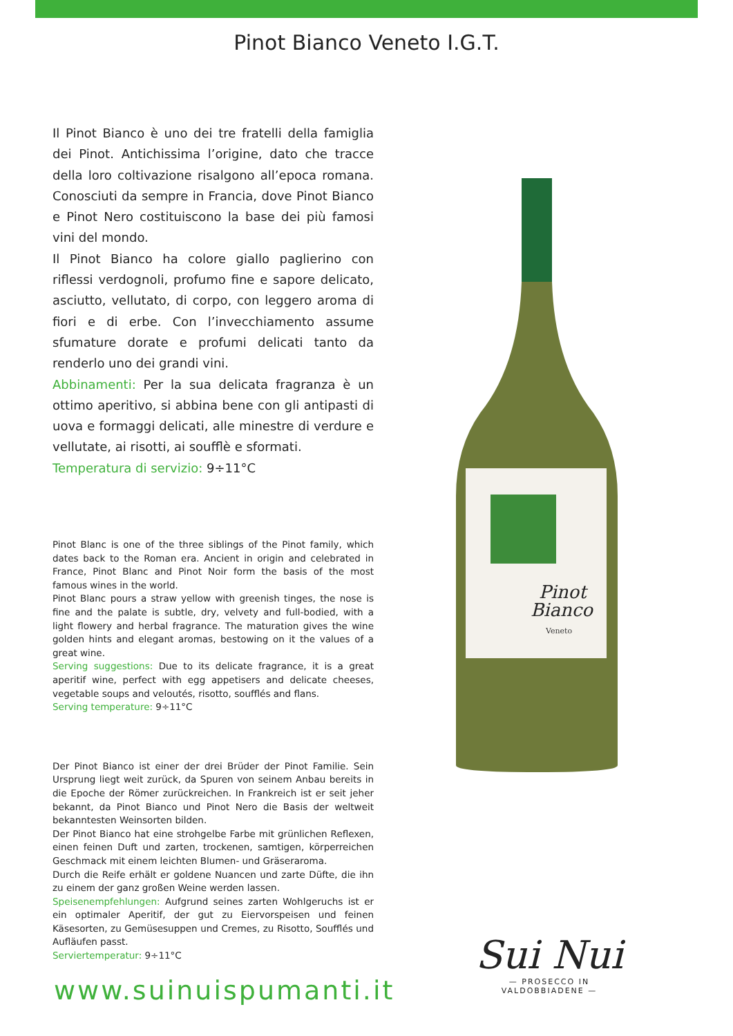Pinot Bianco Veneto I.G.T.
Il Pinot Bianco è uno dei tre fratelli della famiglia dei Pinot. Antichissima l’origine, dato che tracce della loro coltivazione risalgono all’epoca romana. Conosciuti da sempre in Francia, dove Pinot Bianco e Pinot Nero costituiscono la base dei più famosi vini del mondo.
Il Pinot Bianco ha colore giallo paglierino con riflessi verdognoli, profumo fine e sapore delicato, asciutto, vellutato, di corpo, con leggero aroma di fiori e di erbe. Con l’invecchiamento assume sfumature dorate e profumi delicati tanto da renderlo uno dei grandi vini.
Abbinamenti: Per la sua delicata fragranza è un ottimo aperitivo, si abbina bene con gli antipasti di uova e formaggi delicati, alle minestre di verdure e vellutate, ai risotti, ai soufflè e sformati.
Temperatura di servizio: 9÷11°C
Pinot Blanc is one of the three siblings of the Pinot family, which dates back to the Roman era. Ancient in origin and celebrated in France, Pinot Blanc and Pinot Noir form the basis of the most famous wines in the world.
Pinot Blanc pours a straw yellow with greenish tinges, the nose is fine and the palate is subtle, dry, velvety and full-bodied, with a light flowery and herbal fragrance. The maturation gives the wine golden hints and elegant aromas, bestowing on it the values of a great wine.
Serving suggestions: Due to its delicate fragrance, it is a great aperitif wine, perfect with egg appetisers and delicate cheeses, vegetable soups and veloutés, risotto, soufflés and flans.
Serving temperature: 9÷11°C
Der Pinot Bianco ist einer der drei Brüder der Pinot Familie. Sein Ursprung liegt weit zurück, da Spuren von seinem Anbau bereits in die Epoche der Römer zurückreichen. In Frankreich ist er seit jeher bekannt, da Pinot Bianco und Pinot Nero die Basis der weltweit bekanntesten Weinsorten bilden.
Der Pinot Bianco hat eine strohgelbe Farbe mit grünlichen Reflexen, einen feinen Duft und zarten, trockenen, samtigen, körperreichen Geschmack mit einem leichten Blumen- und Gräseraroma.
Durch die Reife erhält er goldene Nuancen und zarte Düfte, die ihn zu einem der ganz großen Weine werden lassen.
Speisenempfehlungen: Aufgrund seines zarten Wohlgeruchs ist er ein optimaler Aperitif, der gut zu Eiervorspeisen und feinen Käsesorten, zu Gemüsesuppen und Cremes, zu Risotto, Soufflés und Aufläufen passt.
Serviertemperatur: 9÷11°C
Pinot
Bianco
Veneto
www.suinuispumanti.it
Sui Nui
— PROSECCO IN VALDOBBIADENE —